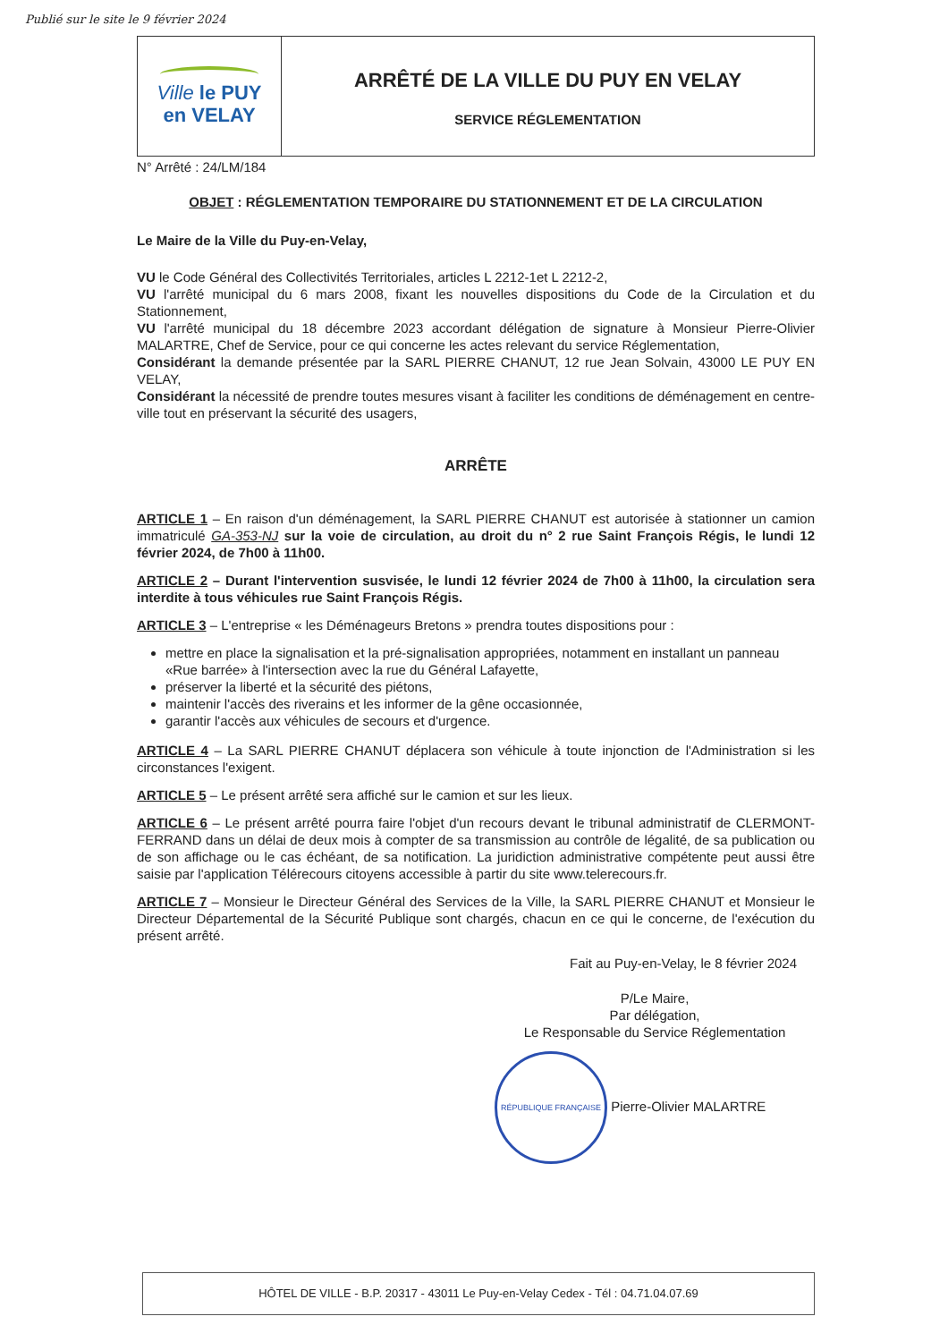Publié sur le site le 9 février 2024
Ville le PUY
en VELAY
ARRÊTÉ DE LA VILLE DU PUY EN VELAY
SERVICE RÉGLEMENTATION
N° Arrêté : 24/LM/184
OBJET : RÉGLEMENTATION TEMPORAIRE DU STATIONNEMENT ET DE LA CIRCULATION
Le Maire de la Ville du Puy-en-Velay,
VU le Code Général des Collectivités Territoriales, articles L 2212-1et L 2212-2,
VU l'arrêté municipal du 6 mars 2008, fixant les nouvelles dispositions du Code de la Circulation et du Stationnement,
VU l'arrêté municipal du 18 décembre 2023 accordant délégation de signature à Monsieur Pierre-Olivier MALARTRE, Chef de Service, pour ce qui concerne les actes relevant du service Réglementation,
Considérant la demande présentée par la SARL PIERRE CHANUT, 12 rue Jean Solvain, 43000 LE PUY EN VELAY,
Considérant la nécessité de prendre toutes mesures visant à faciliter les conditions de déménagement en centre-ville tout en préservant la sécurité des usagers,
ARRÊTE
ARTICLE 1 – En raison d'un déménagement, la SARL PIERRE CHANUT est autorisée à stationner un camion immatriculé GA-353-NJ sur la voie de circulation, au droit du n° 2 rue Saint François Régis, le lundi 12 février 2024, de 7h00 à 11h00.
ARTICLE 2 – Durant l'intervention susvisée, le lundi 12 février 2024 de 7h00 à 11h00, la circulation sera interdite à tous véhicules rue Saint François Régis.
ARTICLE 3 – L'entreprise « les Déménageurs Bretons » prendra toutes dispositions pour :
mettre en place la signalisation et la pré-signalisation appropriées, notamment en installant un panneau «Rue barrée» à l'intersection avec la rue du Général Lafayette,
préserver la liberté et la sécurité des piétons,
maintenir l'accès des riverains et les informer de la gêne occasionnée,
garantir l'accès aux véhicules de secours et d'urgence.
ARTICLE 4 – La SARL PIERRE CHANUT déplacera son véhicule à toute injonction de l'Administration si les circonstances l'exigent.
ARTICLE 5 – Le présent arrêté sera affiché sur le camion et sur les lieux.
ARTICLE 6 – Le présent arrêté pourra faire l'objet d'un recours devant le tribunal administratif de CLERMONT-FERRAND dans un délai de deux mois à compter de sa transmission au contrôle de légalité, de sa publication ou de son affichage ou le cas échéant, de sa notification. La juridiction administrative compétente peut aussi être saisie par l'application Télérecours citoyens accessible à partir du site www.telerecours.fr.
ARTICLE 7 – Monsieur le Directeur Général des Services de la Ville, la SARL PIERRE CHANUT et Monsieur le Directeur Départemental de la Sécurité Publique sont chargés, chacun en ce qui le concerne, de l'exécution du présent arrêté.
Fait au Puy-en-Velay, le 8 février 2024
P/Le Maire,
Par délégation,
Le Responsable du Service Réglementation
RÉPUBLIQUE FRANÇAISE Pierre-Olivier MALARTRE
HÔTEL DE VILLE - B.P. 20317 - 43011 Le Puy-en-Velay Cedex - Tél : 04.71.04.07.69